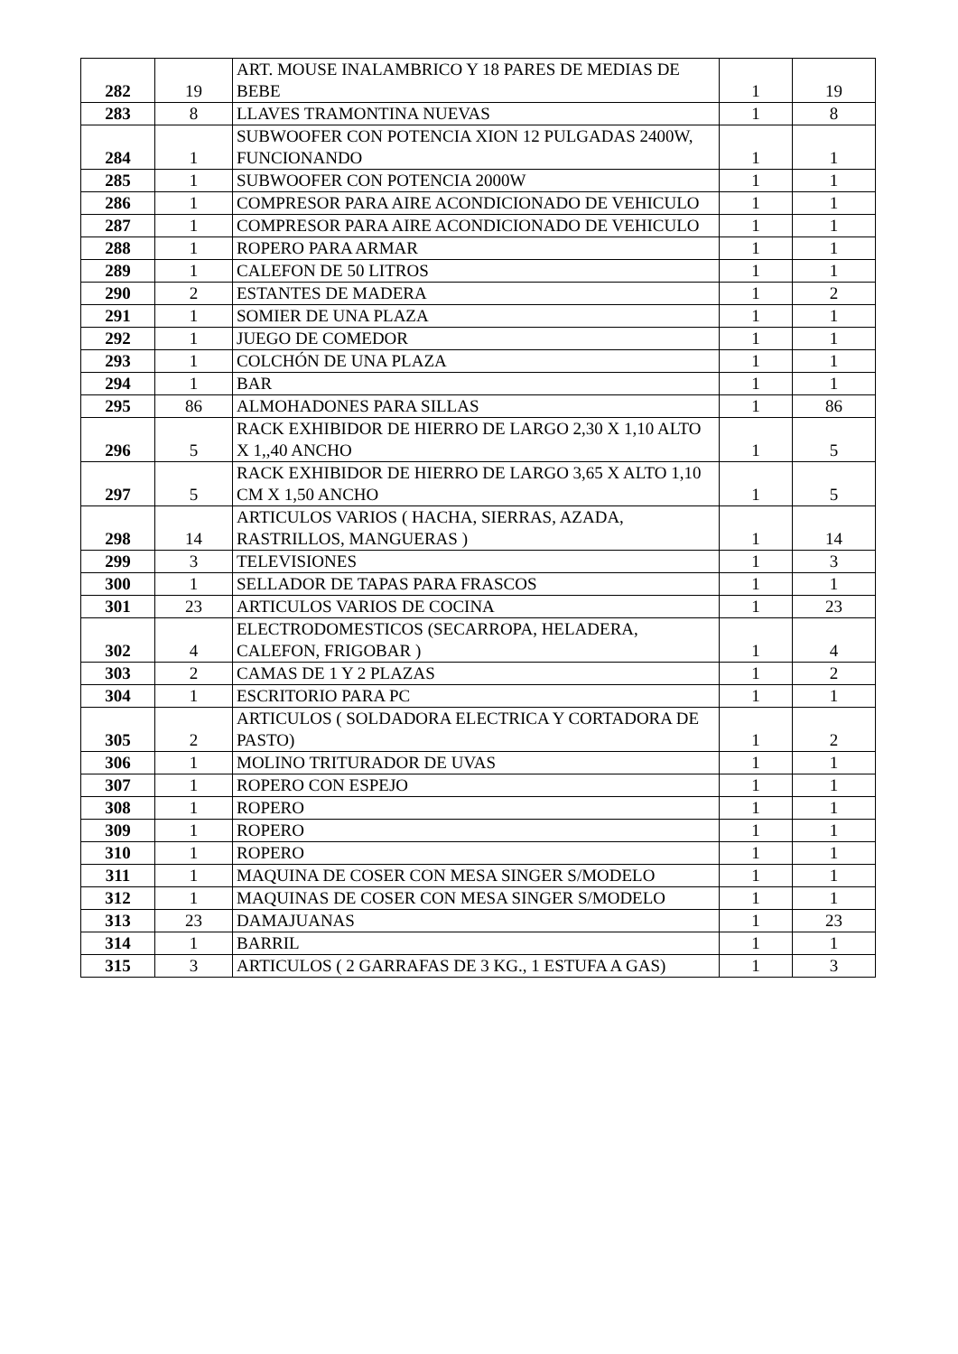| 282 | 19 | ART. MOUSE INALAMBRICO Y 18 PARES DE MEDIAS DE BEBE | 1 | 19 |
| 283 | 8 | LLAVES TRAMONTINA NUEVAS | 1 | 8 |
| 284 | 1 | SUBWOOFER CON POTENCIA XION 12 PULGADAS 2400W, FUNCIONANDO | 1 | 1 |
| 285 | 1 | SUBWOOFER CON POTENCIA 2000W | 1 | 1 |
| 286 | 1 | COMPRESOR PARA AIRE ACONDICIONADO DE VEHICULO | 1 | 1 |
| 287 | 1 | COMPRESOR PARA AIRE ACONDICIONADO DE VEHICULO | 1 | 1 |
| 288 | 1 | ROPERO PARA ARMAR | 1 | 1 |
| 289 | 1 | CALEFON DE 50 LITROS | 1 | 1 |
| 290 | 2 | ESTANTES DE MADERA | 1 | 2 |
| 291 | 1 | SOMIER DE UNA PLAZA | 1 | 1 |
| 292 | 1 | JUEGO DE COMEDOR | 1 | 1 |
| 293 | 1 | COLCHÓN DE UNA PLAZA | 1 | 1 |
| 294 | 1 | BAR | 1 | 1 |
| 295 | 86 | ALMOHADONES PARA SILLAS | 1 | 86 |
| 296 | 5 | RACK EXHIBIDOR DE HIERRO DE LARGO 2,30 X 1,10 ALTO X 1,,40 ANCHO | 1 | 5 |
| 297 | 5 | RACK EXHIBIDOR DE HIERRO DE LARGO 3,65 X ALTO 1,10 CM X 1,50 ANCHO | 1 | 5 |
| 298 | 14 | ARTICULOS VARIOS ( HACHA, SIERRAS, AZADA, RASTRILLOS, MANGUERAS ) | 1 | 14 |
| 299 | 3 | TELEVISIONES | 1 | 3 |
| 300 | 1 | SELLADOR DE TAPAS PARA FRASCOS | 1 | 1 |
| 301 | 23 | ARTICULOS VARIOS DE COCINA | 1 | 23 |
| 302 | 4 | ELECTRODOMESTICOS (SECARROPA, HELADERA, CALEFON, FRIGOBAR ) | 1 | 4 |
| 303 | 2 | CAMAS DE 1 Y 2 PLAZAS | 1 | 2 |
| 304 | 1 | ESCRITORIO PARA PC | 1 | 1 |
| 305 | 2 | ARTICULOS ( SOLDADORA ELECTRICA Y CORTADORA DE PASTO) | 1 | 2 |
| 306 | 1 | MOLINO TRITURADOR DE UVAS | 1 | 1 |
| 307 | 1 | ROPERO CON ESPEJO | 1 | 1 |
| 308 | 1 | ROPERO | 1 | 1 |
| 309 | 1 | ROPERO | 1 | 1 |
| 310 | 1 | ROPERO | 1 | 1 |
| 311 | 1 | MAQUINA DE COSER CON MESA SINGER S/MODELO | 1 | 1 |
| 312 | 1 | MAQUINAS DE COSER CON MESA SINGER S/MODELO | 1 | 1 |
| 313 | 23 | DAMAJUANAS | 1 | 23 |
| 314 | 1 | BARRIL | 1 | 1 |
| 315 | 3 | ARTICULOS ( 2 GARRAFAS DE 3 KG., 1 ESTUFA A GAS) | 1 | 3 |